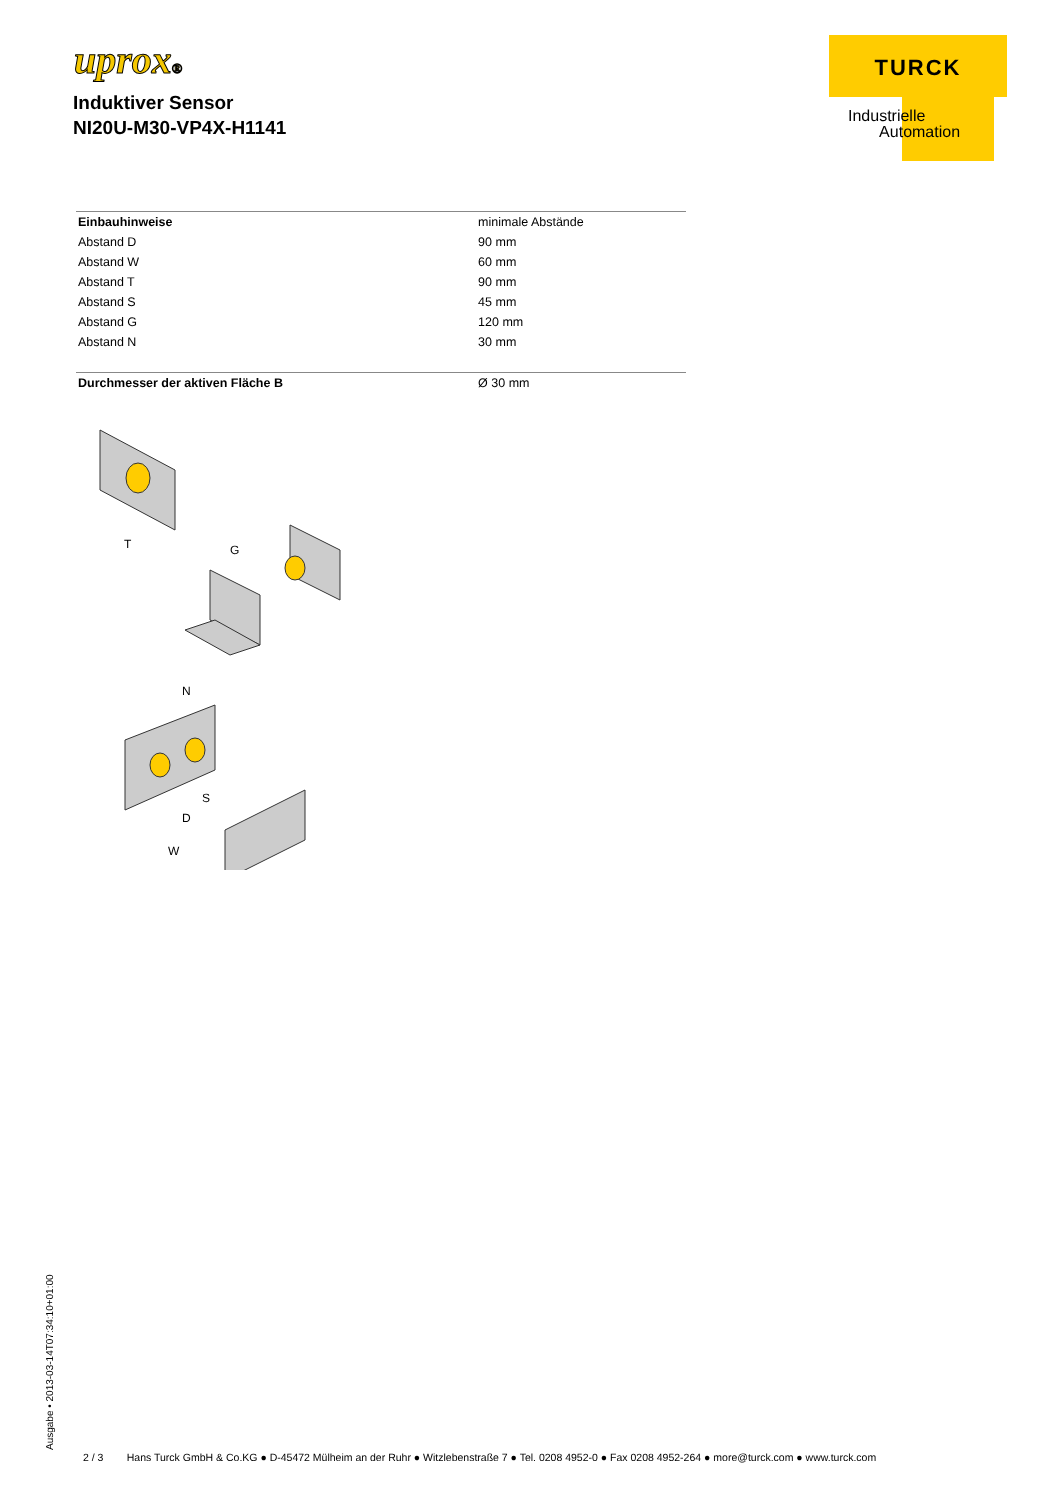uprox®
Induktiver Sensor
NI20U-M30-VP4X-H1141
TURCK
Industrielle
Automation
| Einbauhinweise | minimale Abstände |
| Abstand D | 90 mm |
| Abstand W | 60 mm |
| Abstand T | 90 mm |
| Abstand S | 45 mm |
| Abstand G | 120 mm |
| Abstand N | 30 mm |
| Durchmesser der aktiven Fläche B | Ø 30 mm |
T
G
N
S
D
W
Ausgabe • 2013-03-14T07:34:10+01:00
2 / 3 Hans Turck GmbH & Co.KG ● D-45472 Mülheim an der Ruhr ● Witzlebenstraße 7 ● Tel. 0208 4952-0 ● Fax 0208 4952-264 ● more@turck.com ● www.turck.com